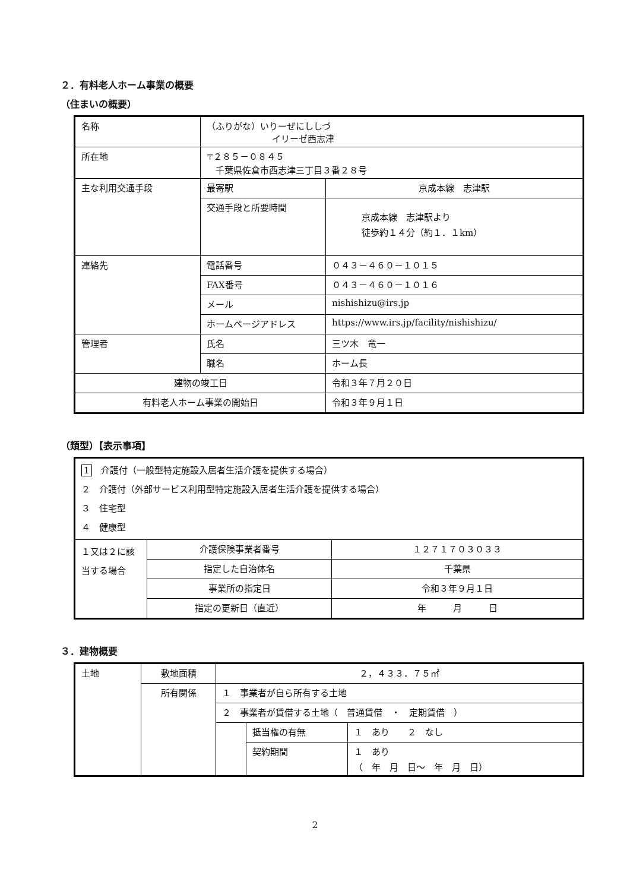２．有料老人ホーム事業の概要
（住まいの概要）
| 名称 | （ふりがな）いりーぜにししづ イリーゼ西志津 | |
| 所在地 | 〒２８５－０８４５ 千葉県佐倉市西志津三丁目３番２８号 | |
| 主な利用交通手段 | 最寄駅 | 京成本線 志津駅 |
| | 交通手段と所要時間 | 京成本線 志津駅より 徒歩約１４分（約１．１km） |
| 連絡先 | 電話番号 | ０４３－４６０－１０１５ |
| | FAX番号 | ０４３－４６０－１０１６ |
| | メール | nishishizu@irs.jp |
| | ホームページアドレス | https://www.irs.jp/facility/nishishizu/ |
| 管理者 | 氏名 | 三ツ木 竜一 |
| | 職名 | ホーム長 |
| 建物の竣工日 | | 令和３年７月２０日 |
| 有料老人ホーム事業の開始日 | | 令和３年９月１日 |
（類型）【表示事項】
| 1 介護付（一般型特定施設入居者生活介護を提供する場合） ２ 介護付（外部サービス利用型特定施設入居者生活介護を提供する場合） ３ 住宅型 ４ 健康型 | | |
| １又は２に該当する場合 | 介護保険事業者番号 | １２７１７０３０３３ |
| | 指定した自治体名 | 千葉県 |
| | 事業所の指定日 | 令和３年９月１日 |
| | 指定の更新日（直近） | 年 月 日 |
３．建物概要
| 土地 | 敷地面積 | ２，４３３．７５㎡ | | |
| | 所有関係 | １ 事業者が自ら所有する土地 | | |
| | | ２ 事業者が賃借する土地（ 普通賃借 ・ 定期賃借 ） | | |
| | | | 抵当権の有無 | １ あり ２ なし |
| | | | 契約期間 | １ あり （ 年 月 日～ 年 月 日） |
2